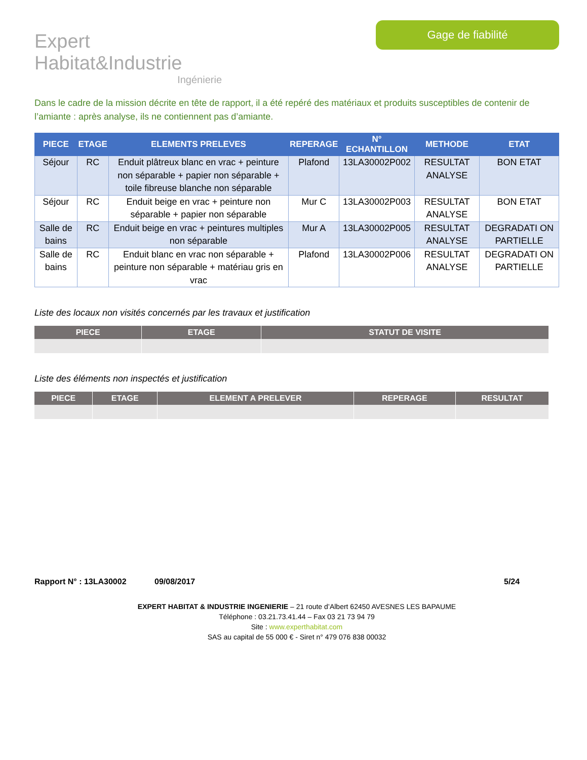Expert Habitat&Industrie
Ingénierie
Gage de fiabilité
Dans le cadre de la mission décrite en tête de rapport, il a été repéré des matériaux et produits susceptibles de contenir de l’amiante : après analyse, ils ne contiennent pas d’amiante.
| PIECE | ETAGE | ELEMENTS PRELEVES | REPERAGE | N° ECHANTILLON | METHODE | ETAT |
| --- | --- | --- | --- | --- | --- | --- |
| Séjour | RC | Enduit plâtreux blanc en vrac + peinture non séparable + papier non séparable + toile fibreuse blanche non séparable | Plafond | 13LA30002P002 | RESULTAT ANALYSE | BON ETAT |
| Séjour | RC | Enduit beige en vrac + peinture non séparable + papier non séparable | Mur C | 13LA30002P003 | RESULTAT ANALYSE | BON ETAT |
| Salle de bains | RC | Enduit beige en vrac + peintures multiples non séparable | Mur A | 13LA30002P005 | RESULTAT ANALYSE | DEGRADATI ON PARTIELLE |
| Salle de bains | RC | Enduit blanc en vrac non séparable + peinture non séparable + matériau gris en vrac | Plafond | 13LA30002P006 | RESULTAT ANALYSE | DEGRADATI ON PARTIELLE |
Liste des locaux non visités concernés par les travaux et justification
| PIECE | ETAGE | STATUT DE VISITE |
| --- | --- | --- |
Liste des éléments non inspectés et justification
| PIECE | ETAGE | ELEMENT A PRELEVER | REPERAGE | RESULTAT |
| --- | --- | --- | --- | --- |
Rapport N° : 13LA30002 09/08/2017 5/24
EXPERT HABITAT & INDUSTRIE INGENIERIE – 21 route d’Albert 62450 AVESNES LES BAPAUME
Téléphone : 03.21.73.41.44 – Fax 03 21 73 94 79
Site : www.experthabitat.com
SAS au capital de 55 000 € - Siret n° 479 076 838 00032